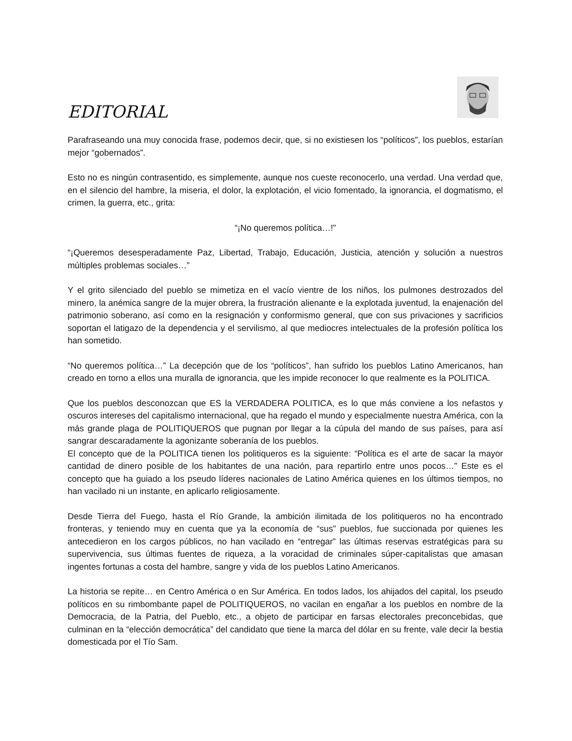EDITORIAL
Parafraseando una muy conocida frase, podemos decir, que, si no existiesen los “políticos”, los pueblos, estarían mejor “gobernados”.
Esto no es ningún contrasentido, es simplemente, aunque nos cueste reconocerlo, una verdad. Una verdad que, en el silencio del hambre, la miseria, el dolor, la explotación, el vicio fomentado, la ignorancia, el dogmatismo, el crimen, la guerra, etc., grita:
“¡No queremos política…!”
“¡Queremos desesperadamente Paz, Libertad, Trabajo, Educación, Justicia, atención y solución a nuestros múltiples problemas sociales…”
Y el grito silenciado del pueblo se mimetiza en el vacío vientre de los niños, los pulmones destrozados del minero, la anémica sangre de la mujer obrera, la frustración alienante e la explotada juventud, la enajenación del patrimonio soberano, así como en la resignación y conformismo general, que con sus privaciones y sacrificios soportan el latigazo de la dependencia y el servilismo, al que mediocres intelectuales de la profesión política los han sometido.
“No queremos política…” La decepción que de los “políticos”, han sufrido los pueblos Latino Americanos, han creado en torno a ellos una muralla de ignorancia, que les impide reconocer lo que realmente es la POLITICA.
Que los pueblos desconozcan que ES la VERDADERA POLITICA, es lo que más conviene a los nefastos y oscuros intereses del capitalismo internacional, que ha regado el mundo y especialmente nuestra América, con la más grande plaga de POLITIQUEROS que pugnan por llegar a la cúpula del mando de sus países, para así sangrar descaradamente la agonizante soberanía de los pueblos.
El concepto que de la POLITICA tienen los politiqueros es la siguiente: “Política es el arte de sacar la mayor cantidad de dinero posible de los habitantes de una nación, para repartirlo entre unos pocos…” Este es el concepto que ha guiado a los pseudo líderes nacionales de Latino América quienes en los últimos tiempos, no han vacilado ni un instante, en aplicarlo religiosamente.
Desde Tierra del Fuego, hasta el Río Grande, la ambición ilimitada de los politiqueros no ha encontrado fronteras, y teniendo muy en cuenta que ya la economía de “sus” pueblos, fue succionada por quienes les antecedieron en los cargos públicos, no han vacilado en “entregar” las últimas reservas estratégicas para su supervivencia, sus últimas fuentes de riqueza, a la voracidad de criminales súper-capitalistas que amasan ingentes fortunas a costa del hambre, sangre y vida de los pueblos Latino Americanos.
La historia se repite… en Centro América o en Sur América. En todos lados, los ahijados del capital, los pseudo políticos en su rimbombante papel de POLITIQUEROS, no vacilan en engañar a los pueblos en nombre de la Democracia, de la Patria, del Pueblo, etc., a objeto de participar en farsas electorales preconcebidas, que culminan en la “elección democrática” del candidato que tiene la marca del dólar en su frente, vale decir la bestia domesticada por el Tío Sam.